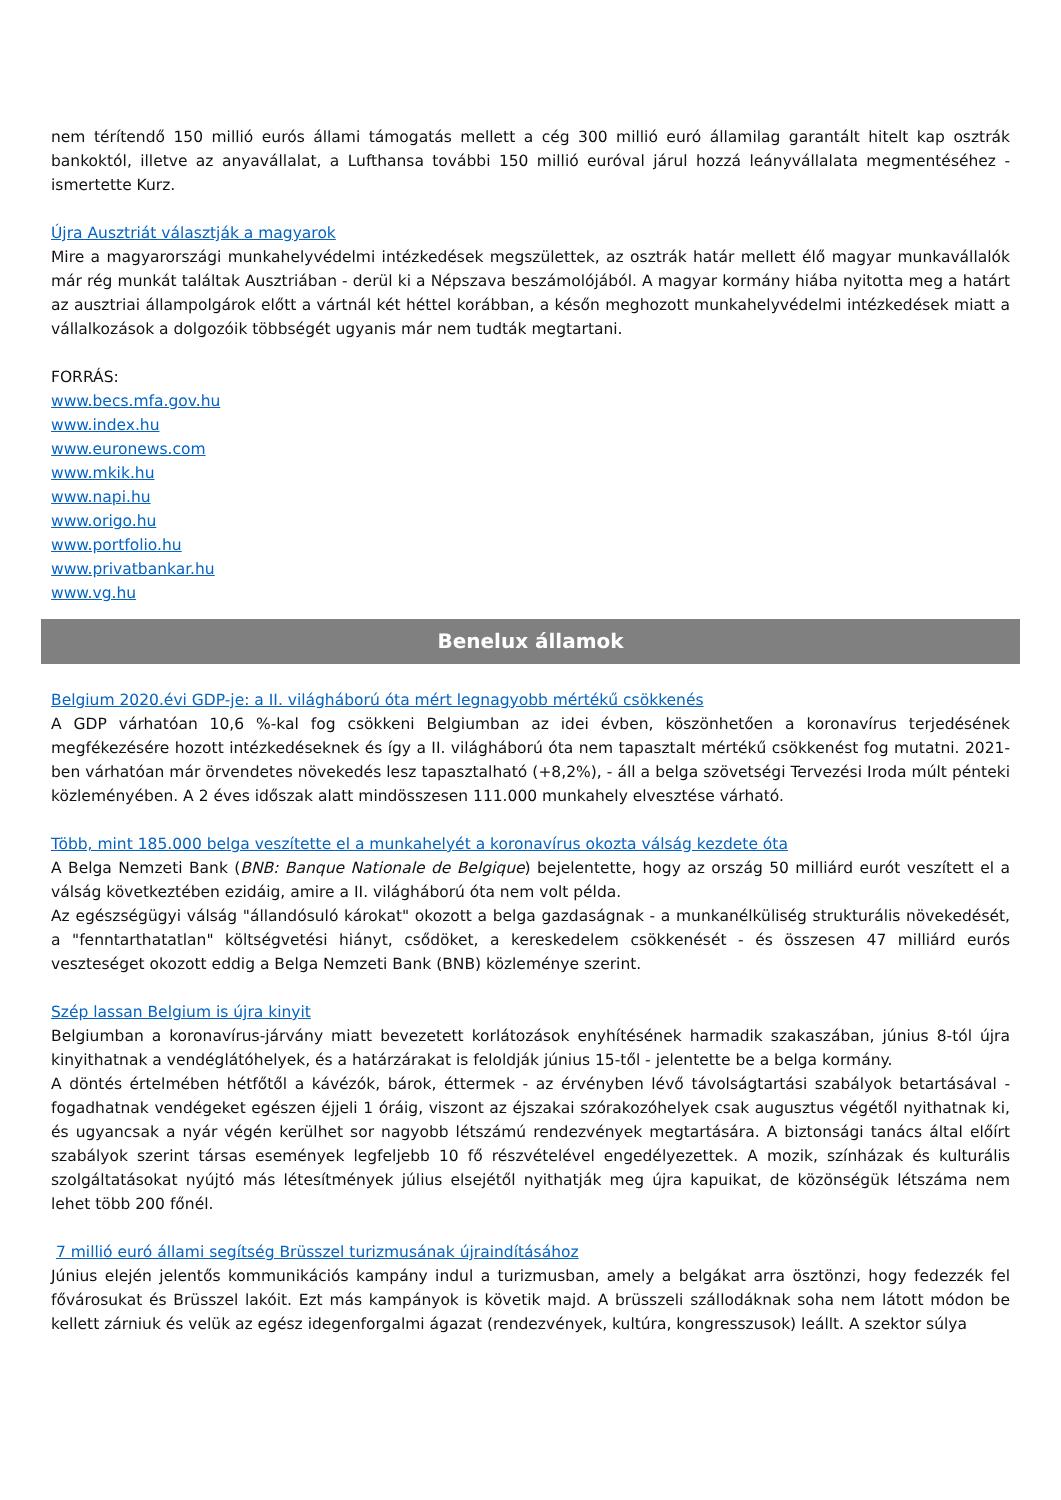nem térítendő 150 millió eurós állami támogatás mellett a cég 300 millió euró államilag garantált hitelt kap osztrák bankoktól, illetve az anyavállalat, a Lufthansa további 150 millió euróval járul hozzá leányvállalata megmentéséhez - ismertette Kurz.
Újra Ausztriát választják a magyarok
Mire a magyarországi munkahelyvédelmi intézkedések megszülettek, az osztrák határ mellett élő magyar munkavállalók már rég munkát találtak Ausztriában - derül ki a Népszava beszámolójából. A magyar kormány hiába nyitotta meg a határt az ausztriai állampolgárok előtt a vártnál két héttel korábban, a későn meghozott munkahelyvédelmi intézkedések miatt a vállalkozások a dolgozóik többségét ugyanis már nem tudták megtartani.
FORRÁS:
www.becs.mfa.gov.hu
www.index.hu
www.euronews.com
www.mkik.hu
www.napi.hu
www.origo.hu
www.portfolio.hu
www.privatbankar.hu
www.vg.hu
Benelux államok
Belgium 2020.évi GDP-je: a II. világháború óta mért legnagyobb mértékű csökkenés
A GDP várhatóan 10,6 %-kal fog csökkeni Belgiumban az idei évben, köszönhetően a koronavírus terjedésének megfékezésére hozott intézkedéseknek és így a II. világháború óta nem tapasztalt mértékű csökkenést fog mutatni. 2021-ben várhatóan már örvendetes növekedés lesz tapasztalható (+8,2%), - áll a belga szövetségi Tervezési Iroda múlt pénteki közleményében. A 2 éves időszak alatt mindösszesen 111.000 munkahely elvesztése várható.
Több, mint 185.000 belga veszítette el a munkahelyét a koronavírus okozta válság kezdete óta
A Belga Nemzeti Bank (BNB: Banque Nationale de Belgique) bejelentette, hogy az ország 50 milliárd eurót veszített el a válság következtében ezidáig, amire a II. világháború óta nem volt példa.
Az egészségügyi válság "állandósuló károkat" okozott a belga gazdaságnak - a munkanélküliség strukturális növekedését, a "fenntarthatatlan" költségvetési hiányt, csődöket, a kereskedelem csökkenését - és összesen 47 milliárd eurós veszteséget okozott eddig a Belga Nemzeti Bank (BNB) közleménye szerint.
Szép lassan Belgium is újra kinyit
Belgiumban a koronavírus-járvány miatt bevezetett korlátozások enyhítésének harmadik szakaszában, június 8-tól újra kinyithatnak a vendéglátóhelyek, és a határzárakat is feloldják június 15-től - jelentette be a belga kormány.
A döntés értelmében hétfőtől a kávézók, bárok, éttermek - az érvényben lévő távolságtartási szabályok betartásával - fogadhatnak vendégeket egészen éjjeli 1 óráig, viszont az éjszakai szórakozóhelyek csak augusztus végétől nyithatnak ki, és ugyancsak a nyár végén kerülhet sor nagyobb létszámú rendezvények megtartására. A biztonsági tanács által előírt szabályok szerint társas események legfeljebb 10 fő részvételével engedélyezettek. A mozik, színházak és kulturális szolgáltatásokat nyújtó más létesítmények július elsejétől nyithatják meg újra kapuikat, de közönségük létszáma nem lehet több 200 főnél.
7 millió euró állami segítség Brüsszel turizmusának újraindításához
Június elején jelentős kommunikációs kampány indul a turizmusban, amely a belgákat arra ösztönzi, hogy fedezzék fel fővárosukat és Brüsszel lakóit. Ezt más kampányok is követik majd. A brüsszeli szállodáknak soha nem látott módon be kellett zárniuk és velük az egész idegenforgalmi ágazat (rendezvények, kultúra, kongresszusok) leállt. A szektor súlya